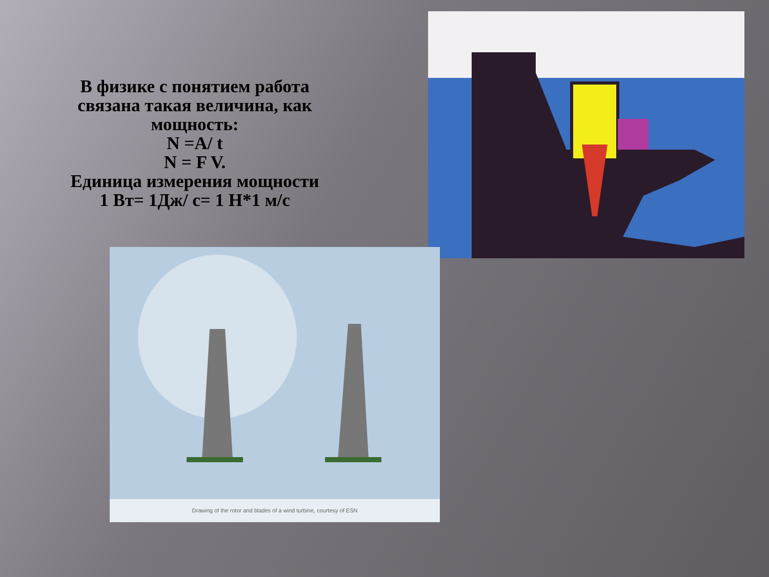В физике с понятием работа связана такая величина, как мощность:
N =A/ t
N = F V.
Единица измерения мощности
1 Вт= 1Дж/ с= 1 Н*1 м/с
Drawing of the rotor and blades of a wind turbine, courtesy of ESN